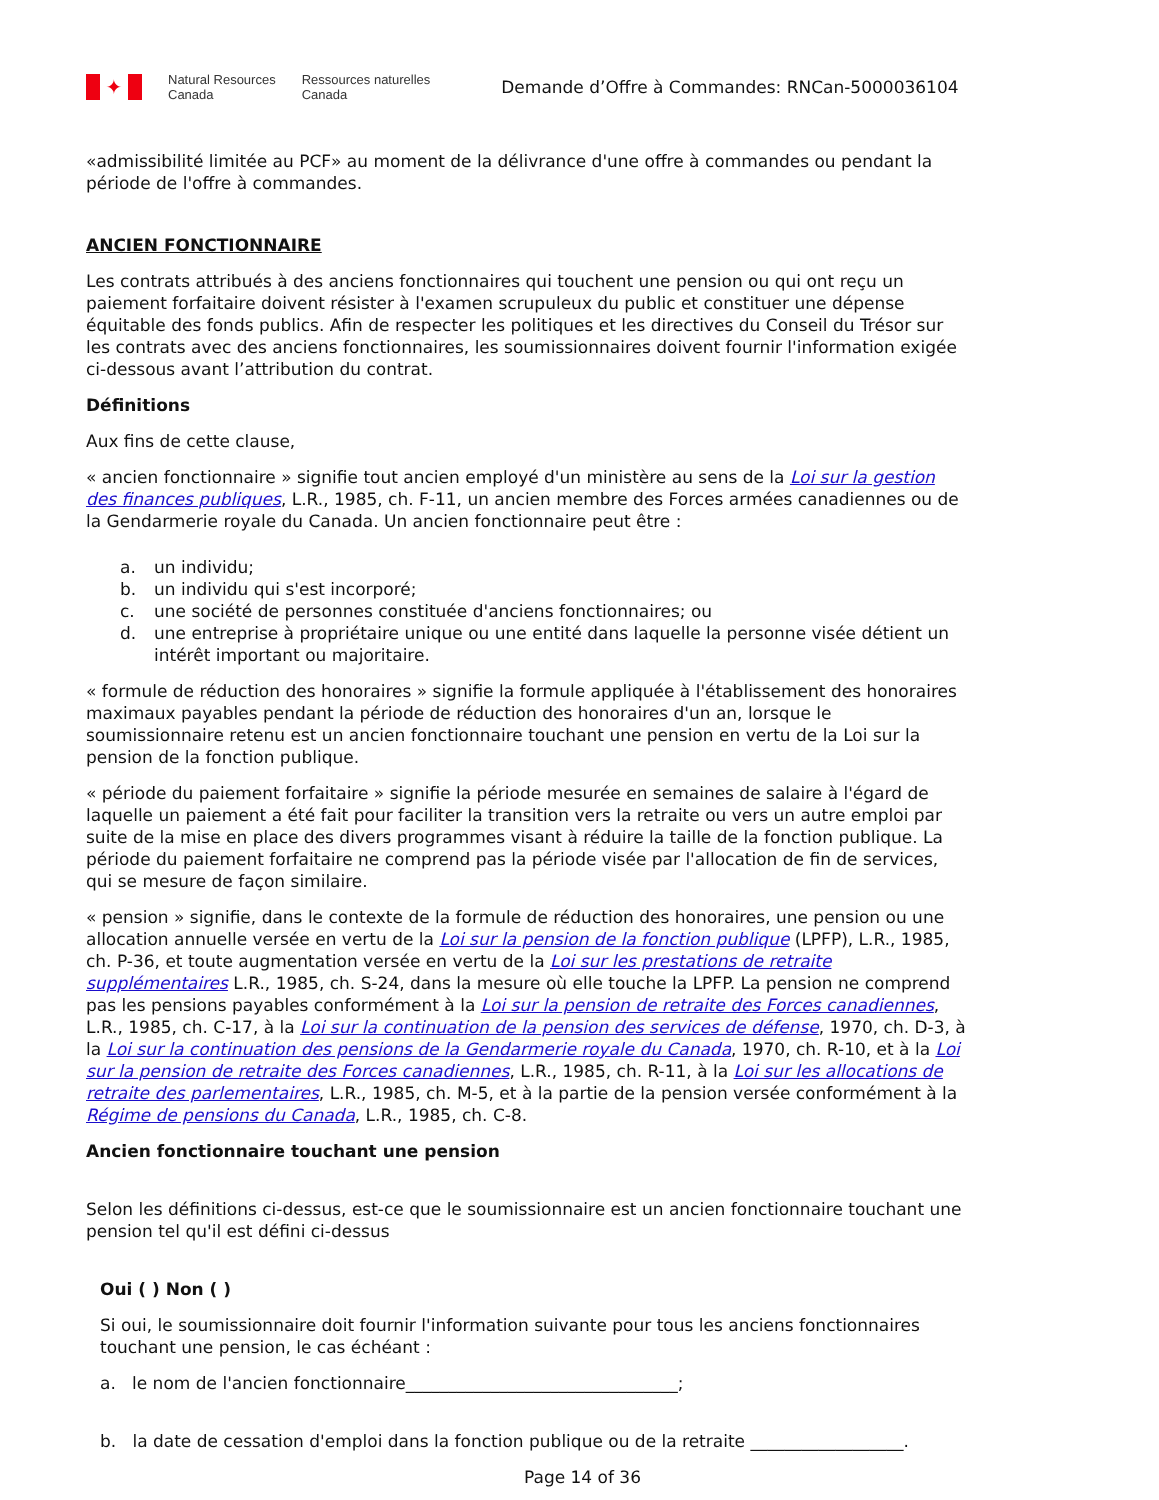✦
Natural Resources
Canada
Ressources naturelles
Canada
Demande d’Offre à Commandes: RNCan-5000036104
«admissibilité limitée au PCF» au moment de la délivrance d'une offre à commandes ou pendant la période de l'offre à commandes.
ANCIEN FONCTIONNAIRE
Les contrats attribués à des anciens fonctionnaires qui touchent une pension ou qui ont reçu un paiement forfaitaire doivent résister à l'examen scrupuleux du public et constituer une dépense équitable des fonds publics. Afin de respecter les politiques et les directives du Conseil du Trésor sur les contrats avec des anciens fonctionnaires, les soumissionnaires doivent fournir l'information exigée ci-dessous avant l’attribution du contrat.
Définitions
Aux fins de cette clause,
« ancien fonctionnaire » signifie tout ancien employé d'un ministère au sens de la Loi sur la gestion des finances publiques, L.R., 1985, ch. F-11, un ancien membre des Forces armées canadiennes ou de la Gendarmerie royale du Canada. Un ancien fonctionnaire peut être :
a. un individu;
b. un individu qui s'est incorporé;
c. une société de personnes constituée d'anciens fonctionnaires; ou
d. une entreprise à propriétaire unique ou une entité dans laquelle la personne visée détient un intérêt important ou majoritaire.
« formule de réduction des honoraires » signifie la formule appliquée à l'établissement des honoraires maximaux payables pendant la période de réduction des honoraires d'un an, lorsque le soumissionnaire retenu est un ancien fonctionnaire touchant une pension en vertu de la Loi sur la pension de la fonction publique.
« période du paiement forfaitaire » signifie la période mesurée en semaines de salaire à l'égard de laquelle un paiement a été fait pour faciliter la transition vers la retraite ou vers un autre emploi par suite de la mise en place des divers programmes visant à réduire la taille de la fonction publique. La période du paiement forfaitaire ne comprend pas la période visée par l'allocation de fin de services, qui se mesure de façon similaire.
« pension » signifie, dans le contexte de la formule de réduction des honoraires, une pension ou une allocation annuelle versée en vertu de la Loi sur la pension de la fonction publique (LPFP), L.R., 1985, ch. P-36, et toute augmentation versée en vertu de la Loi sur les prestations de retraite supplémentaires L.R., 1985, ch. S-24, dans la mesure où elle touche la LPFP. La pension ne comprend pas les pensions payables conformément à la Loi sur la pension de retraite des Forces canadiennes, L.R., 1985, ch. C-17, à la Loi sur la continuation de la pension des services de défense, 1970, ch. D-3, à la Loi sur la continuation des pensions de la Gendarmerie royale du Canada, 1970, ch. R-10, et à la Loi sur la pension de retraite des Forces canadiennes, L.R., 1985, ch. R-11, à la Loi sur les allocations de retraite des parlementaires, L.R., 1985, ch. M-5, et à la partie de la pension versée conformément à la Régime de pensions du Canada, L.R., 1985, ch. C-8.
Ancien fonctionnaire touchant une pension
Selon les définitions ci-dessus, est-ce que le soumissionnaire est un ancien fonctionnaire touchant une pension tel qu'il est défini ci-dessus
Oui ( ) Non ( )
Si oui, le soumissionnaire doit fournir l'information suivante pour tous les anciens fonctionnaires touchant une pension, le cas échéant :
a. le nom de l'ancien fonctionnaire________________________________;
b. la date de cessation d'emploi dans la fonction publique ou de la retraite __________________.
Page 14 of 36